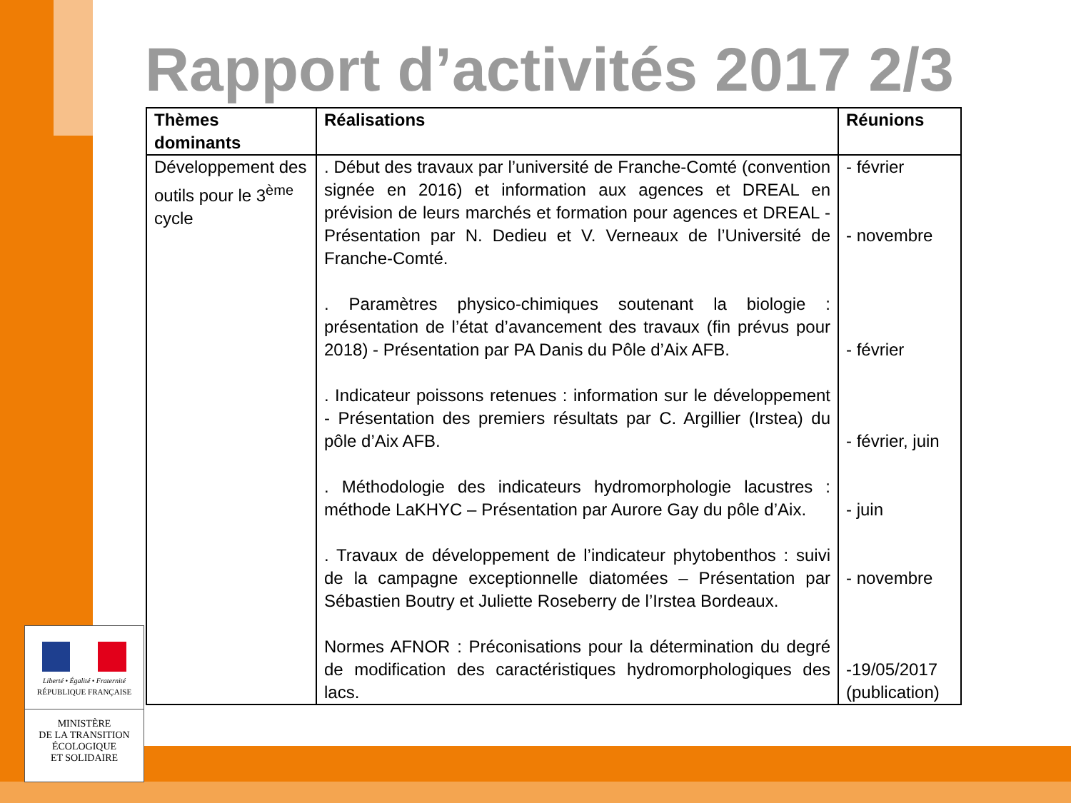Rapport d’activités 2017 2/3
| Thèmes dominants | Réalisations | Réunions |
| --- | --- | --- |
| Développement des outils pour le 3<sup>ème</sup> cycle | . Début des travaux par l’université de Franche-Comté (convention signée en 2016) et information aux agences et DREAL en prévision de leurs marchés et formation pour agences et DREAL - Présentation par N. Dedieu et V. Verneaux de l’Université de Franche-Comté. . Paramètres physico-chimiques soutenant la biologie : présentation de l’état d’avancement des travaux (fin prévus pour 2018) - Présentation par PA Danis du Pôle d’Aix AFB. . Indicateur poissons retenues : information sur le développement - Présentation des premiers résultats par C. Argillier (Irstea) du pôle d’Aix AFB. . Méthodologie des indicateurs hydromorphologie lacustres : méthode LaKHYC – Présentation par Aurore Gay du pôle d’Aix. . Travaux de développement de l’indicateur phytobenthos : suivi de la campagne exceptionnelle diatomées – Présentation par Sébastien Boutry et Juliette Roseberry de l’Irstea Bordeaux. Normes AFNOR : Préconisations pour la détermination du degré de modification des caractéristiques hydromorphologiques des lacs. | - février - novembre - février - février, juin - juin - novembre -19/05/2017 (publication) |
Liberté • Égalité • Fraternité
RÉPUBLIQUE FRANÇAISE
MINISTÈRE
DE LA TRANSITION
ÉCOLOGIQUE
ET SOLIDAIRE